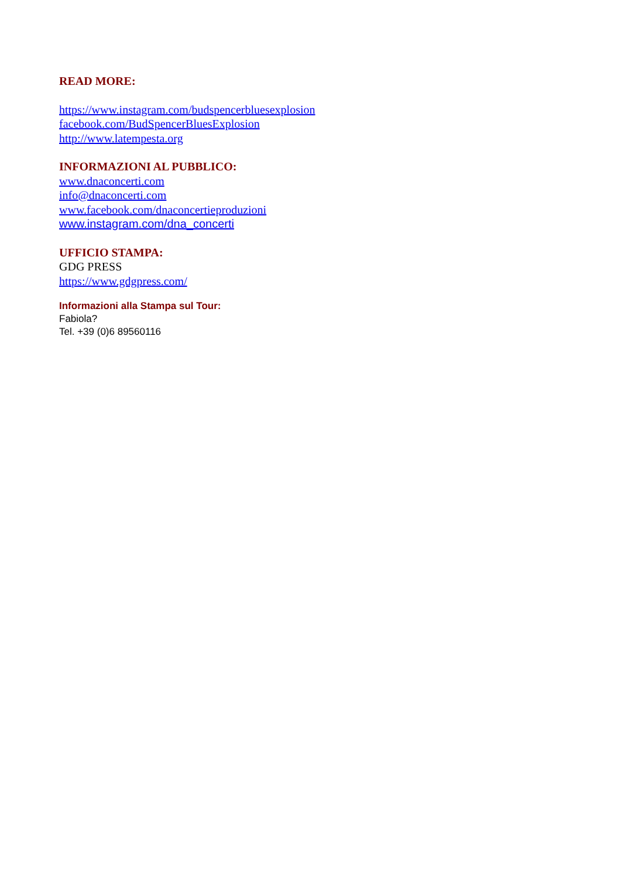READ MORE:
https://www.instagram.com/budspencerbluesexplosion
facebook.com/BudSpencerBluesExplosion
http://www.latempesta.org
INFORMAZIONI AL PUBBLICO:
www.dnaconcerti.com
info@dnaconcerti.com
www.facebook.com/dnaconcertieproduzioni
www.instagram.com/dna_concerti
UFFICIO STAMPA:
GDG PRESS
https://www.gdgpress.com/
Informazioni alla Stampa sul Tour:
Fabiola?
Tel. +39 (0)6 89560116